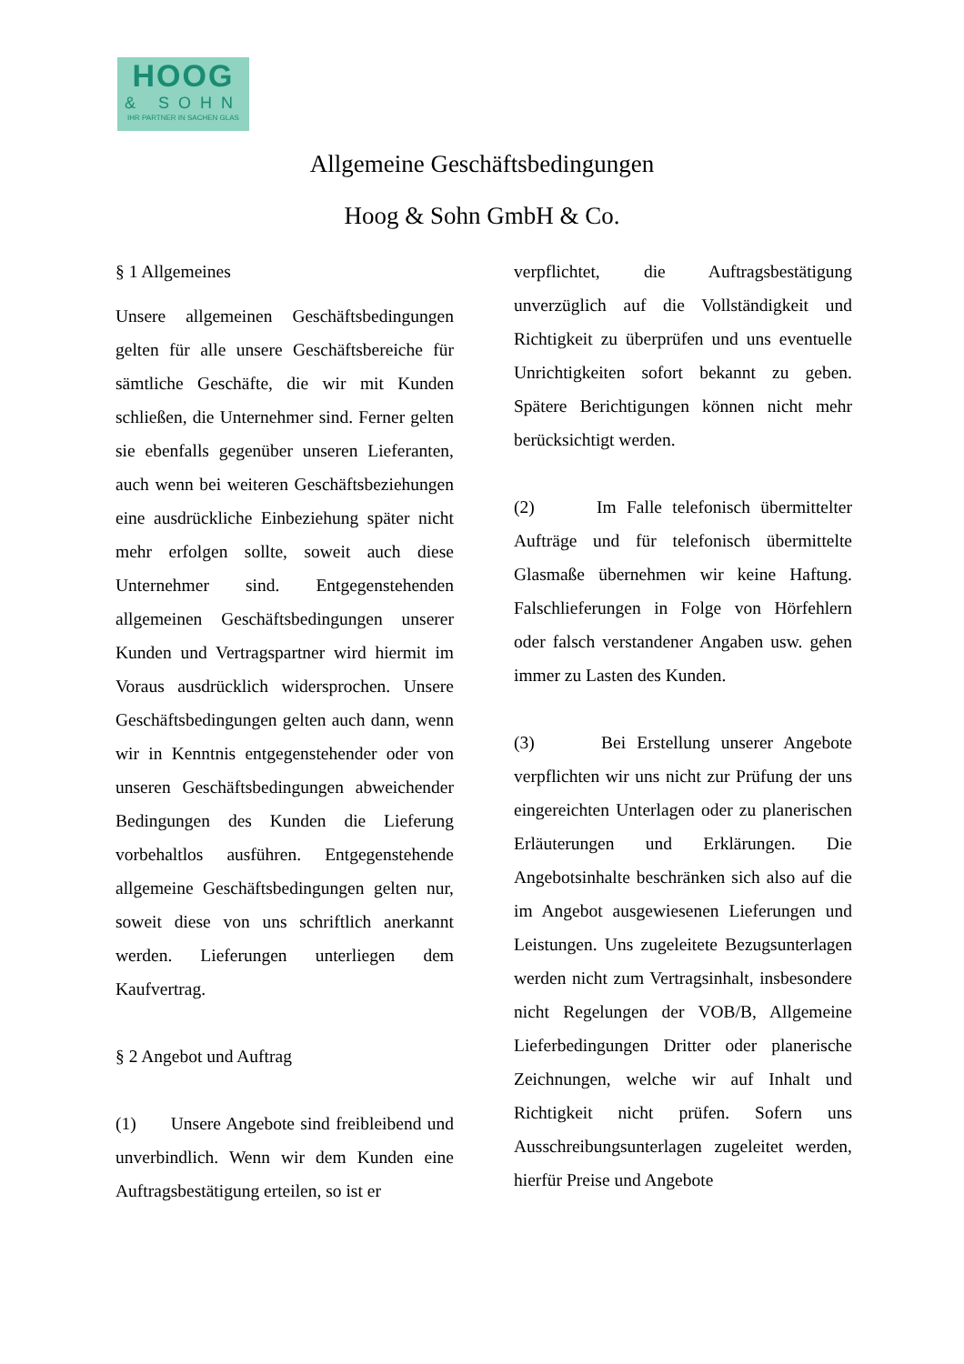HOOG
& SOHN
IHR PARTNER IN SACHEN GLAS
Allgemeine Geschäftsbedingungen
Hoog & Sohn GmbH & Co.
§ 1 Allgemeines
Unsere allgemeinen Geschäftsbedingungen gelten für alle unsere Geschäftsbereiche für sämtliche Geschäfte, die wir mit Kunden schließen, die Unternehmer sind. Ferner gelten sie ebenfalls gegenüber unseren Lieferanten, auch wenn bei weiteren Geschäftsbeziehungen eine ausdrückliche Einbeziehung später nicht mehr erfolgen sollte, soweit auch diese Unternehmer sind. Entgegenstehenden allgemeinen Geschäftsbedingungen unserer Kunden und Vertragspartner wird hiermit im Voraus ausdrücklich widersprochen. Unsere Geschäftsbedingungen gelten auch dann, wenn wir in Kenntnis entgegenstehender oder von unseren Geschäftsbedingungen abweichender Bedingungen des Kunden die Lieferung vorbehaltlos ausführen. Entgegenstehende allgemeine Geschäftsbedingungen gelten nur, soweit diese von uns schriftlich anerkannt werden. Lieferungen unterliegen dem Kaufvertrag.
§ 2 Angebot und Auftrag
(1) Unsere Angebote sind freibleibend und unverbindlich. Wenn wir dem Kunden eine Auftragsbestätigung erteilen, so ist er
verpflichtet, die Auftragsbestätigung unverzüglich auf die Vollständigkeit und Richtigkeit zu überprüfen und uns eventuelle Unrichtigkeiten sofort bekannt zu geben. Spätere Berichtigungen können nicht mehr berücksichtigt werden.
(2) Im Falle telefonisch übermittelter Aufträge und für telefonisch übermittelte Glasmaße übernehmen wir keine Haftung. Falschlieferungen in Folge von Hörfehlern oder falsch verstandener Angaben usw. gehen immer zu Lasten des Kunden.
(3) Bei Erstellung unserer Angebote verpflichten wir uns nicht zur Prüfung der uns eingereichten Unterlagen oder zu planerischen Erläuterungen und Erklärungen. Die Angebotsinhalte beschränken sich also auf die im Angebot ausgewiesenen Lieferungen und Leistungen. Uns zugeleitete Bezugsunterlagen werden nicht zum Vertragsinhalt, insbesondere nicht Regelungen der VOB/B, Allgemeine Lieferbedingungen Dritter oder planerische Zeichnungen, welche wir auf Inhalt und Richtigkeit nicht prüfen. Sofern uns Ausschreibungsunterlagen zugeleitet werden, hierfür Preise und Angebote